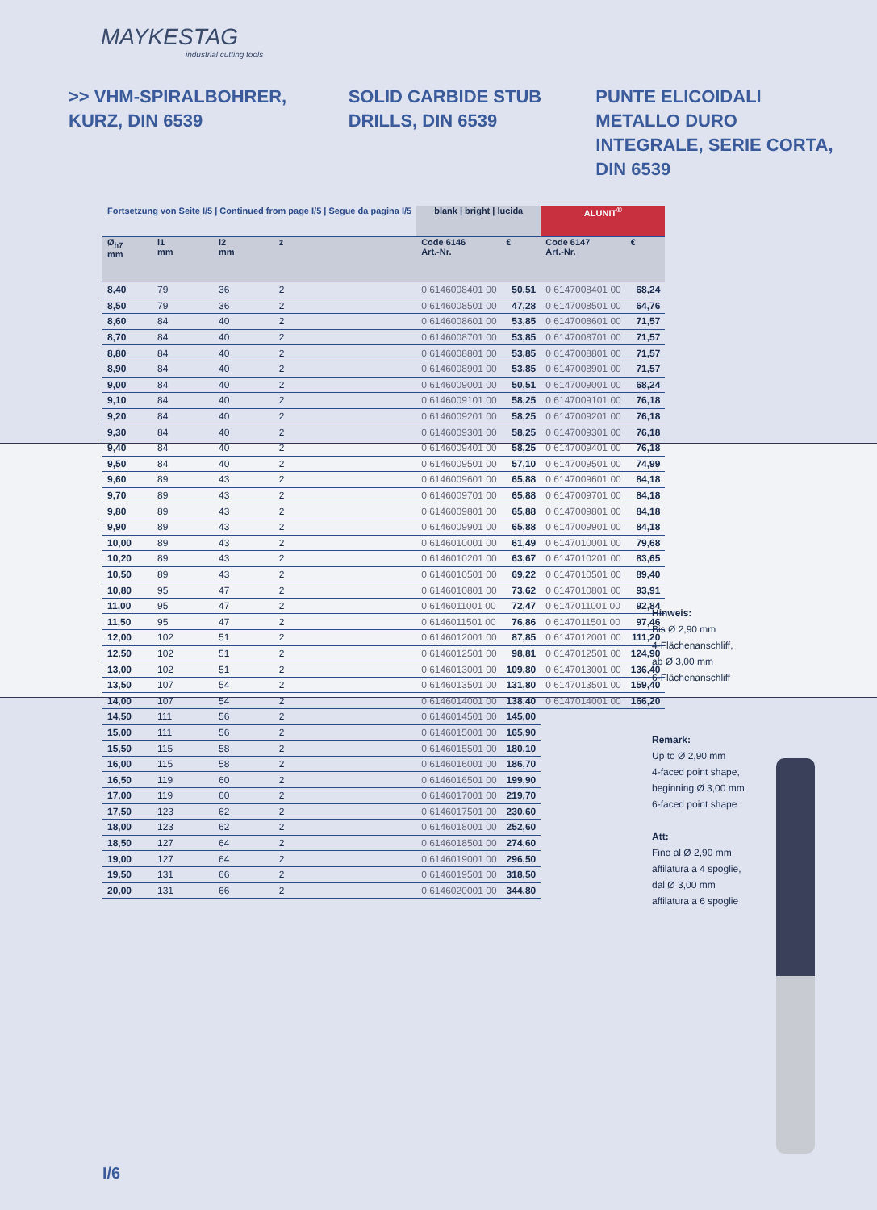MAYKESTAG
industrial cutting tools
>> VHM-SPIRALBOHRER, KURZ, DIN 6539
SOLID CARBIDE STUB DRILLS, DIN 6539
PUNTE ELICOIDALI METALLO DURO INTEGRALE, SERIE CORTA, DIN 6539
| Fortsetzung von Seite I/5 / Continued from page I/5 / Segue da pagina I/5 | | | | | blank / bright / lucida | | ALUNIT<sup>®</sup> | |
| --- | --- | --- | --- | --- | --- | --- | --- | --- |
| Ø<sub>h7</sub> mm | l1 mm | l2 mm | z | | Code 6146 Art.-Nr. | € | Code 6147 Art.-Nr. | € |
| 8,40 | 79 | 36 | 2 | | 0 6146008401 00 | 50,51 | 0 6147008401 00 | 68,24 |
| 8,50 | 79 | 36 | 2 | | 0 6146008501 00 | 47,28 | 0 6147008501 00 | 64,76 |
| 8,60 | 84 | 40 | 2 | | 0 6146008601 00 | 53,85 | 0 6147008601 00 | 71,57 |
| 8,70 | 84 | 40 | 2 | | 0 6146008701 00 | 53,85 | 0 6147008701 00 | 71,57 |
| 8,80 | 84 | 40 | 2 | | 0 6146008801 00 | 53,85 | 0 6147008801 00 | 71,57 |
| 8,90 | 84 | 40 | 2 | | 0 6146008901 00 | 53,85 | 0 6147008901 00 | 71,57 |
| 9,00 | 84 | 40 | 2 | | 0 6146009001 00 | 50,51 | 0 6147009001 00 | 68,24 |
| 9,10 | 84 | 40 | 2 | | 0 6146009101 00 | 58,25 | 0 6147009101 00 | 76,18 |
| 9,20 | 84 | 40 | 2 | | 0 6146009201 00 | 58,25 | 0 6147009201 00 | 76,18 |
| 9,30 | 84 | 40 | 2 | | 0 6146009301 00 | 58,25 | 0 6147009301 00 | 76,18 |
| 9,40 | 84 | 40 | 2 | | 0 6146009401 00 | 58,25 | 0 6147009401 00 | 76,18 |
| 9,50 | 84 | 40 | 2 | | 0 6146009501 00 | 57,10 | 0 6147009501 00 | 74,99 |
| 9,60 | 89 | 43 | 2 | | 0 6146009601 00 | 65,88 | 0 6147009601 00 | 84,18 |
| 9,70 | 89 | 43 | 2 | | 0 6146009701 00 | 65,88 | 0 6147009701 00 | 84,18 |
| 9,80 | 89 | 43 | 2 | | 0 6146009801 00 | 65,88 | 0 6147009801 00 | 84,18 |
| 9,90 | 89 | 43 | 2 | | 0 6146009901 00 | 65,88 | 0 6147009901 00 | 84,18 |
| 10,00 | 89 | 43 | 2 | | 0 6146010001 00 | 61,49 | 0 6147010001 00 | 79,68 |
| 10,20 | 89 | 43 | 2 | | 0 6146010201 00 | 63,67 | 0 6147010201 00 | 83,65 |
| 10,50 | 89 | 43 | 2 | | 0 6146010501 00 | 69,22 | 0 6147010501 00 | 89,40 |
| 10,80 | 95 | 47 | 2 | | 0 6146010801 00 | 73,62 | 0 6147010801 00 | 93,91 |
| 11,00 | 95 | 47 | 2 | | 0 6146011001 00 | 72,47 | 0 6147011001 00 | 92,84 |
| 11,50 | 95 | 47 | 2 | | 0 6146011501 00 | 76,86 | 0 6147011501 00 | 97,46 |
| 12,00 | 102 | 51 | 2 | | 0 6146012001 00 | 87,85 | 0 6147012001 00 | 111,20 |
| 12,50 | 102 | 51 | 2 | | 0 6146012501 00 | 98,81 | 0 6147012501 00 | 124,90 |
| 13,00 | 102 | 51 | 2 | | 0 6146013001 00 | 109,80 | 0 6147013001 00 | 136,40 |
| 13,50 | 107 | 54 | 2 | | 0 6146013501 00 | 131,80 | 0 6147013501 00 | 159,40 |
| 14,00 | 107 | 54 | 2 | | 0 6146014001 00 | 138,40 | 0 6147014001 00 | 166,20 |
| 14,50 | 111 | 56 | 2 | | 0 6146014501 00 | 145,00 | | |
| 15,00 | 111 | 56 | 2 | | 0 6146015001 00 | 165,90 | | |
| 15,50 | 115 | 58 | 2 | | 0 6146015501 00 | 180,10 | | |
| 16,00 | 115 | 58 | 2 | | 0 6146016001 00 | 186,70 | | |
| 16,50 | 119 | 60 | 2 | | 0 6146016501 00 | 199,90 | | |
| 17,00 | 119 | 60 | 2 | | 0 6146017001 00 | 219,70 | | |
| 17,50 | 123 | 62 | 2 | | 0 6146017501 00 | 230,60 | | |
| 18,00 | 123 | 62 | 2 | | 0 6146018001 00 | 252,60 | | |
| 18,50 | 127 | 64 | 2 | | 0 6146018501 00 | 274,60 | | |
| 19,00 | 127 | 64 | 2 | | 0 6146019001 00 | 296,50 | | |
| 19,50 | 131 | 66 | 2 | | 0 6146019501 00 | 318,50 | | |
| 20,00 | 131 | 66 | 2 | | 0 6146020001 00 | 344,80 | | |
Hinweis:
Bis Ø 2,90 mm
4-Flächenanschliff,
ab Ø 3,00 mm
6-Flächenanschliff
Remark:
Up to Ø 2,90 mm
4-faced point shape,
beginning Ø 3,00 mm
6-faced point shape
Att:
Fino al Ø 2,90 mm
affilatura a 4 spoglie,
dal Ø 3,00 mm
affilatura a 6 spoglie
I/6